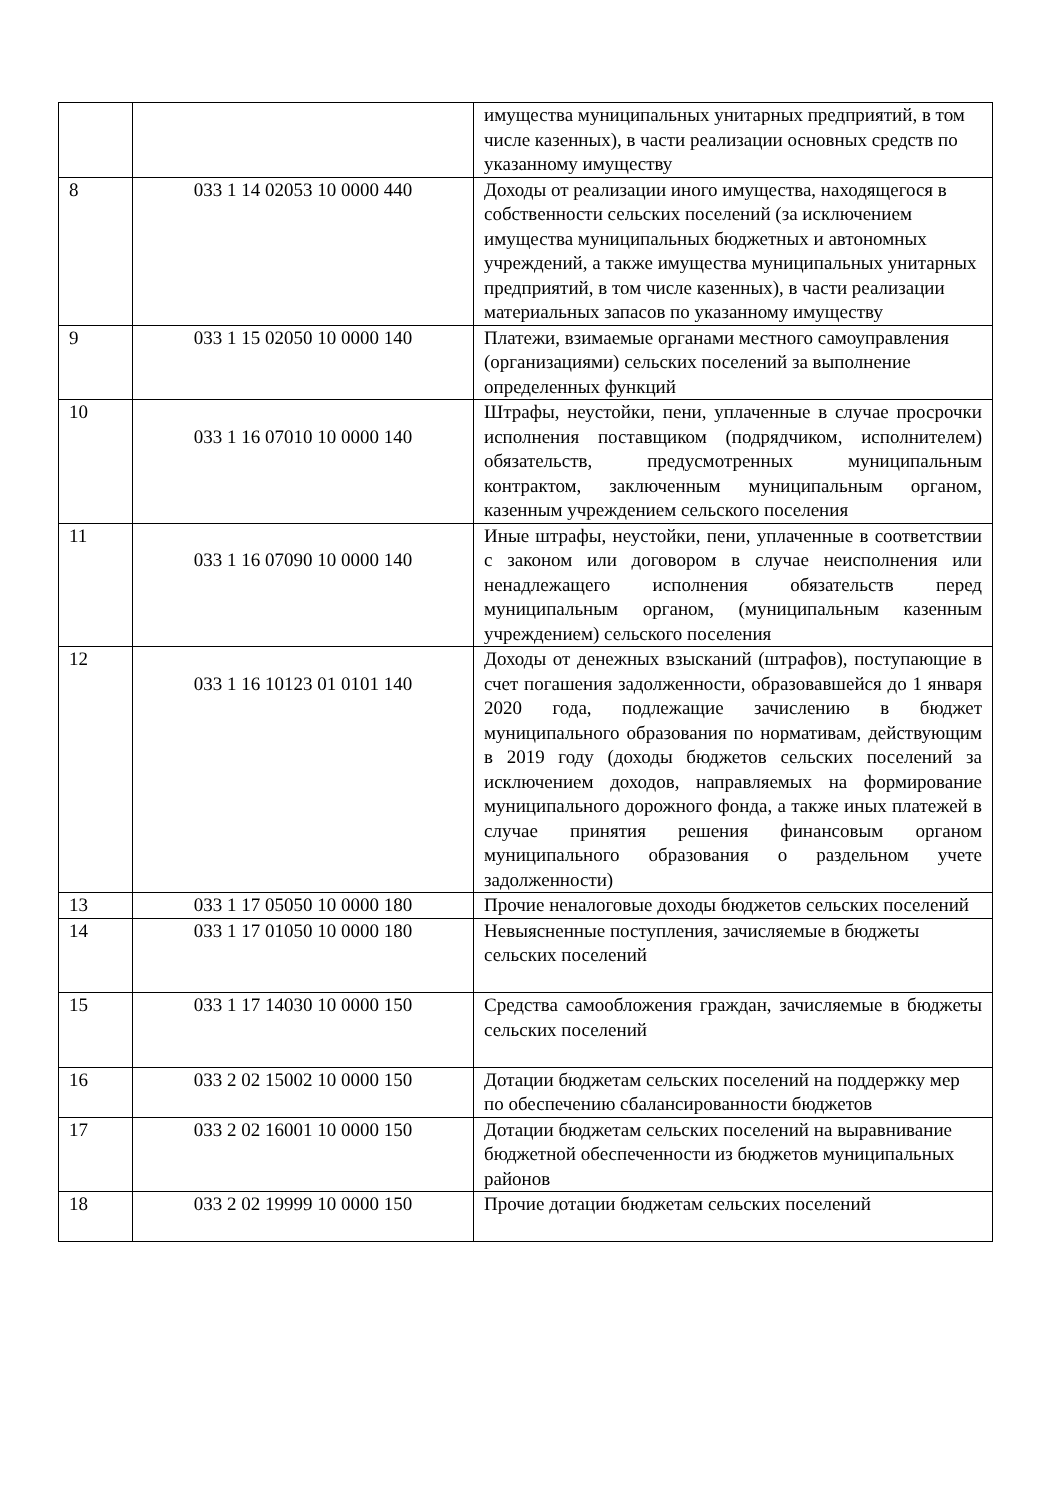| | | имущества муниципальных унитарных предприятий, в том числе казенных), в части реализации основных средств по указанному имуществу |
| 8 | 033 1 14 02053 10 0000 440 | Доходы от реализации иного имущества, находящегося в собственности сельских поселений (за исключением имущества муниципальных бюджетных и автономных учреждений, а также имущества муниципальных унитарных предприятий, в том числе казенных), в части реализации материальных запасов по указанному имуществу |
| 9 | 033 1 15 02050 10 0000 140 | Платежи, взимаемые органами местного самоуправления (организациями) сельских поселений за выполнение определенных функций |
| 10 | 033 1 16 07010 10 0000 140 | Штрафы, неустойки, пени, уплаченные в случае просрочки исполнения поставщиком (подрядчиком, исполнителем) обязательств, предусмотренных муниципальным контрактом, заключенным муниципальным органом, казенным учреждением сельского поселения |
| 11 | 033 1 16 07090 10 0000 140 | Иные штрафы, неустойки, пени, уплаченные в соответствии с законом или договором в случае неисполнения или ненадлежащего исполнения обязательств перед муниципальным органом, (муниципальным казенным учреждением) сельского поселения |
| 12 | 033 1 16 10123 01 0101 140 | Доходы от денежных взысканий (штрафов), поступающие в счет погашения задолженности, образовавшейся до 1 января 2020 года, подлежащие зачислению в бюджет муниципального образования по нормативам, действующим в 2019 году (доходы бюджетов сельских поселений за исключением доходов, направляемых на формирование муниципального дорожного фонда, а также иных платежей в случае принятия решения финансовым органом муниципального образования о раздельном учете задолженности) |
| 13 | 033 1 17 05050 10 0000 180 | Прочие неналоговые доходы бюджетов сельских поселений |
| 14 | 033 1 17 01050 10 0000 180 | Невыясненные поступления, зачисляемые в бюджеты сельских поселений |
| 15 | 033 1 17 14030 10 0000 150 | Средства самообложения граждан, зачисляемые в бюджеты сельских поселений |
| 16 | 033 2 02 15002 10 0000 150 | Дотации бюджетам сельских поселений на поддержку мер по обеспечению сбалансированности бюджетов |
| 17 | 033 2 02 16001 10 0000 150 | Дотации бюджетам сельских поселений на выравнивание бюджетной обеспеченности из бюджетов муниципальных районов |
| 18 | 033 2 02 19999 10 0000 150 | Прочие дотации бюджетам сельских поселений |